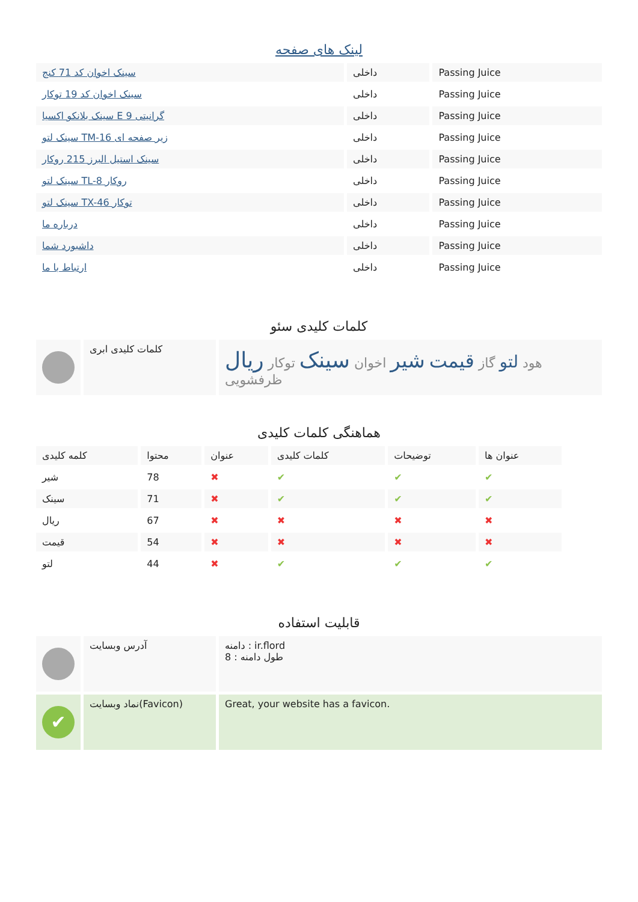لینک های صفحه
| سینک اخوان کد 71 کنج | داخلی | Passing Juice |
| سینک اخوان کد 19 توکار | داخلی | Passing Juice |
| سینک بلانکو اکسیا E 9 گرانیتی | داخلی | Passing Juice |
| سینک لتو TM-16 زیر صفحه ای | داخلی | Passing Juice |
| سینک استیل البرز 215 روکار | داخلی | Passing Juice |
| سینک لتو TL-8 روکار | داخلی | Passing Juice |
| سینک لتو TX-46 توکار | داخلی | Passing Juice |
| درباره ما | داخلی | Passing Juice |
| داشبورد شما | داخلی | Passing Juice |
| ارتباط با ما | داخلی | Passing Juice |
کلمات کلیدی سئو
| | کلمات کلیدی ابری | هود لتو گاز قیمت شیر اخوان سینک توکار ریال ظرفشویی |
هماهنگی کلمات کلیدی
| کلمه کلیدی | محتوا | عنوان | کلمات کلیدی | توضیحات | عنوان ها |
| --- | --- | --- | --- | --- | --- |
| شیر | 78 | ✖ | ✔ | ✔ | ✔ |
| سینک | 71 | ✖ | ✔ | ✔ | ✔ |
| ریال | 67 | ✖ | ✖ | ✖ | ✖ |
| قیمت | 54 | ✖ | ✖ | ✖ | ✖ |
| لتو | 44 | ✖ | ✔ | ✔ | ✔ |
قابلیت استفاده
| | آدرس وبسایت | دامنه : ir.flord طول دامنه : 8 |
| ✔ | نماد وبسایت(Favicon) | Great, your website has a favicon. |